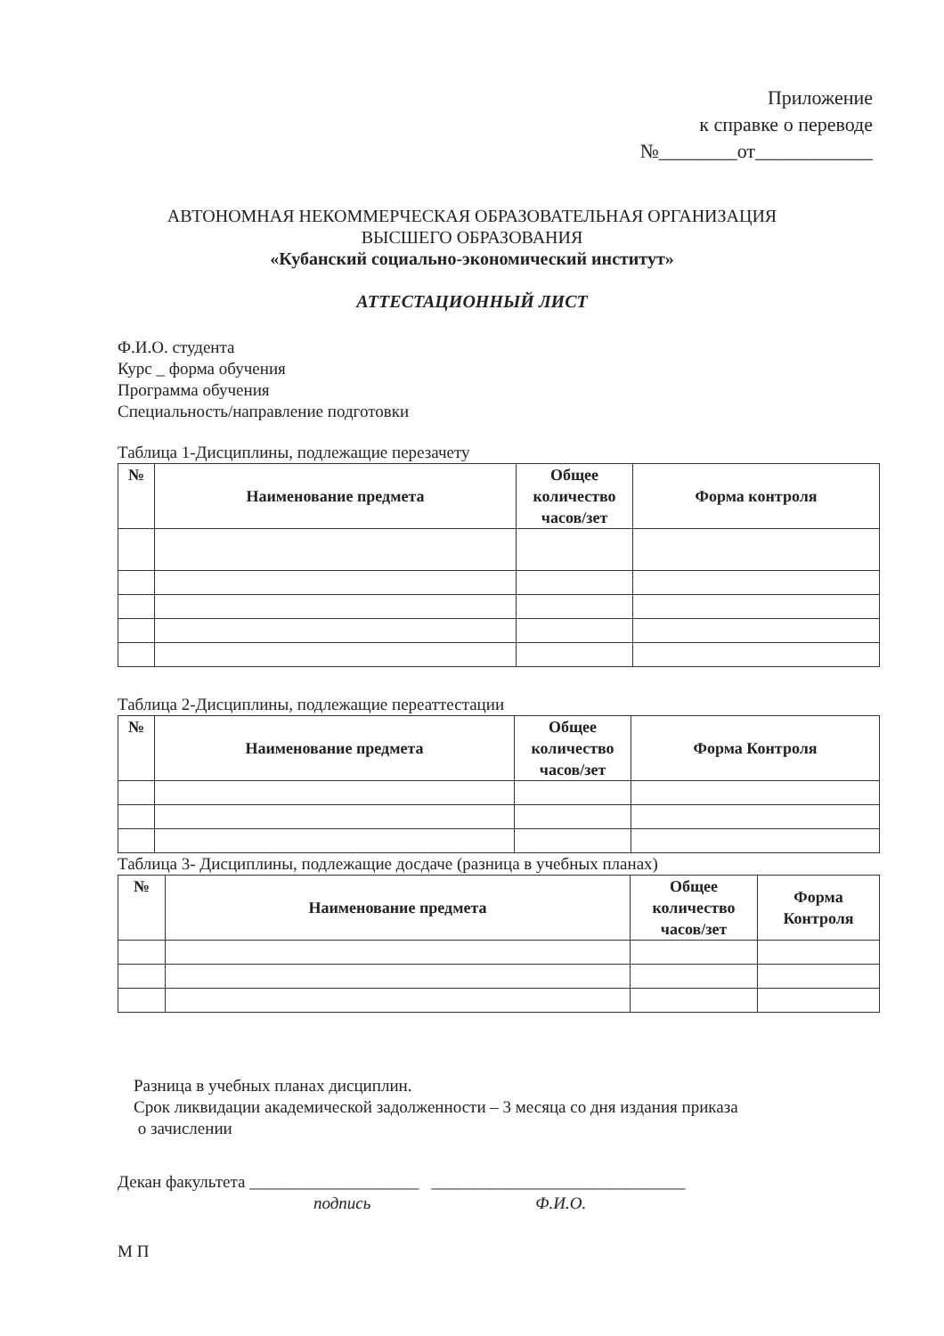Приложение
к справке о переводе
№________от____________
АВТОНОМНАЯ НЕКОММЕРЧЕСКАЯ ОБРАЗОВАТЕЛЬНАЯ ОРГАНИЗАЦИЯ
ВЫСШЕГО ОБРАЗОВАНИЯ
«Кубанский социально-экономический институт»
АТТЕСТАЦИОННЫЙ ЛИСТ
Ф.И.О. студента
Курс _ форма обучения
Программа обучения
Специальность/направление подготовки
Таблица 1-Дисциплины, подлежащие перезачету
| № | Наименование предмета | Общее количество часов/зет | Форма контроля |
| --- | --- | --- | --- |
Таблица 2-Дисциплины, подлежащие переаттестации
| № | Наименование предмета | Общее количество часов/зет | Форма Контроля |
| --- | --- | --- | --- |
Таблица 3- Дисциплины, подлежащие досдаче (разница в учебных планах)
| № | Наименование предмета | Общее количество часов/зет | Форма Контроля |
| --- | --- | --- | --- |
Разница в учебных планах дисциплин.
Срок ликвидации академической задолженности – 3 месяца со дня издания приказа
о зачислении
Декан факультета ____________________ ______________________________
подпись Ф.И.О.
М П